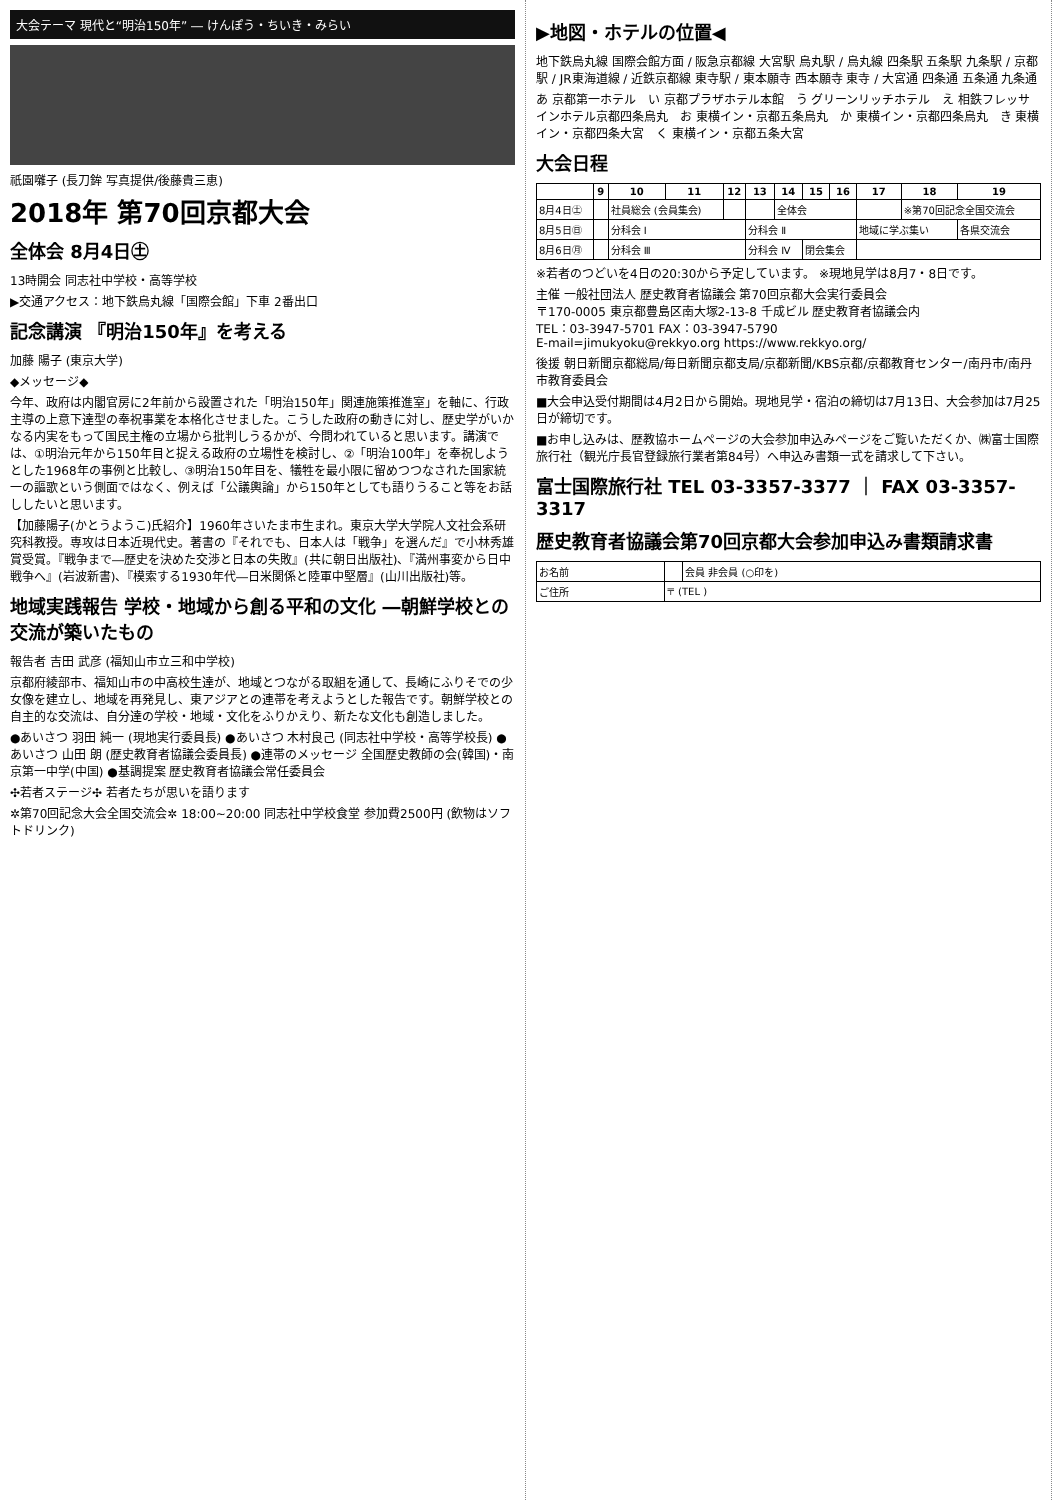大会テーマ 現代と“明治150年” ― けんぽう・ちいき・みらい
祇園囃子 (長刀鉾 写真提供/後藤貴三恵)
2018年 第70回京都大会
全体会 8月4日㊏
13時開会 同志社中学校・高等学校
▶交通アクセス：地下鉄烏丸線「国際会館」下車 2番出口
記念講演 『明治150年』を考える
加藤 陽子 (東京大学)
◆メッセージ◆
今年、政府は内閣官房に2年前から設置された「明治150年」関連施策推進室」を軸に、行政主導の上意下達型の奉祝事業を本格化させました。こうした政府の動きに対し、歴史学がいかなる内実をもって国民主権の立場から批判しうるかが、今問われていると思います。講演では、①明治元年から150年目と捉える政府の立場性を検討し、②「明治100年」を奉祝しようとした1968年の事例と比較し、③明治150年目を、犠牲を最小限に留めつつなされた国家統一の謳歌という側面ではなく、例えば「公議輿論」から150年としても語りうること等をお話ししたいと思います。
【加藤陽子(かとうようこ)氏紹介】1960年さいたま市生まれ。東京大学大学院人文社会系研究科教授。専攻は日本近現代史。著書の『それでも、日本人は「戦争」を選んだ』で小林秀雄賞受賞。『戦争まで―歴史を決めた交渉と日本の失敗』(共に朝日出版社)、『満州事変から日中戦争へ』(岩波新書)、『模索する1930年代―日米関係と陸軍中堅層』(山川出版社)等。
地域実践報告 学校・地域から創る平和の文化 ―朝鮮学校との交流が築いたもの
報告者 吉田 武彦 (福知山市立三和中学校)
京都府綾部市、福知山市の中高校生達が、地域とつながる取組を通して、長崎にふりそでの少女像を建立し、地域を再発見し、東アジアとの連帯を考えようとした報告です。朝鮮学校との自主的な交流は、自分達の学校・地域・文化をふりかえり、新たな文化も創造しました。
●あいさつ 羽田 純一 (現地実行委員長) ●あいさつ 木村良己 (同志社中学校・高等学校長) ●あいさつ 山田 朗 (歴史教育者協議会委員長) ●連帯のメッセージ 全国歴史教師の会(韓国)・南京第一中学(中国) ●基調提案 歴史教育者協議会常任委員会
✣若者ステージ✣ 若者たちが思いを語ります
✲第70回記念大会全国交流会✲ 18:00~20:00 同志社中学校食堂 参加費2500円 (飲物はソフトドリンク)
▶地図・ホテルの位置◀
地下鉄烏丸線 国際会館方面 / 阪急京都線 大宮駅 烏丸駅 / 烏丸線 四条駅 五条駅 九条駅 / 京都駅 / JR東海道線 / 近鉄京都線 東寺駅 / 東本願寺 西本願寺 東寺 / 大宮通 四条通 五条通 九条通
あ 京都第一ホテル　い 京都プラザホテル本館　う グリーンリッチホテル　え 相鉄フレッサインホテル京都四条烏丸　お 東横イン・京都五条烏丸　か 東横イン・京都四条烏丸　き 東横イン・京都四条大宮　く 東横イン・京都五条大宮
大会日程
| | 9 | 10 | 11 | 12 | 13 | 14 | 15 | 16 | 17 | 18 | 19 |
| --- | --- | --- | --- | --- | --- | --- | --- | --- | --- | --- | --- |
| 8月4日㊏ | | 社員総会 (会員集会) | | | | 全体会 | | | | ※第70回記念全国交流会 | |
| 8月5日㊐ | | 分科会 Ⅰ | | | 分科会 Ⅱ | | | | 地域に学ぶ集い | | 各県交流会 |
| 8月6日㊊ | | 分科会 Ⅲ | | | 分科会 Ⅳ | | 閉会集会 | | | | |
※若者のつどいを4日の20:30から予定しています。 ※現地見学は8月7・8日です。
主催 一般社団法人 歴史教育者協議会 第70回京都大会実行委員会
〒170-0005 東京都豊島区南大塚2-13-8 千成ビル 歴史教育者協議会内
TEL：03-3947-5701 FAX：03-3947-5790
E-mail=jimukyoku@rekkyo.org https://www.rekkyo.org/
後援 朝日新聞京都総局/毎日新聞京都支局/京都新聞/KBS京都/京都教育センター/南丹市/南丹市教育委員会
■大会申込受付期間は4月2日から開始。現地見学・宿泊の締切は7月13日、大会参加は7月25日が締切です。
■お申し込みは、歴教協ホームページの大会参加申込みページをご覧いただくか、㈱富士国際旅行社（観光庁長官登録旅行業者第84号）へ申込み書類一式を請求して下さい。
富士国際旅行社 TEL 03-3357-3377 ｜ FAX 03-3357-3317
歴史教育者協議会第70回京都大会参加申込み書類請求書
| お名前 | | 会員 非会員 (○印を) |
| ご住所 | 〒 (TEL ) | |